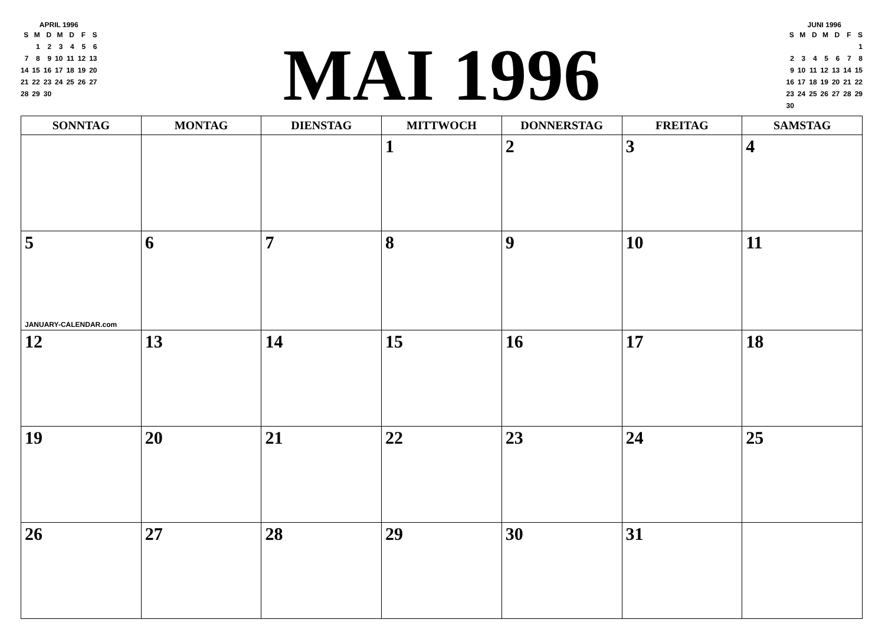APRIL 1996
| S | M | D | M | D | F | S |
| | 1 | 2 | 3 | 4 | 5 | 6 |
| 7 | 8 | 9 | 10 | 11 | 12 | 13 |
| 14 | 15 | 16 | 17 | 18 | 19 | 20 |
| 21 | 22 | 23 | 24 | 25 | 26 | 27 |
| 28 | 29 | 30 | | | | |
MAI 1996
JUNI 1996
| S | M | D | M | D | F | S |
| | | | | | | 1 |
| 2 | 3 | 4 | 5 | 6 | 7 | 8 |
| 9 | 10 | 11 | 12 | 13 | 14 | 15 |
| 16 | 17 | 18 | 19 | 20 | 21 | 22 |
| 23 | 24 | 25 | 26 | 27 | 28 | 29 |
| 30 | | | | | | |
| SONNTAG | MONTAG | DIENSTAG | MITTWOCH | DONNERSTAG | FREITAG | SAMSTAG |
| --- | --- | --- | --- | --- | --- | --- |
| | | | 1 | 2 | 3 | 4 |
| 5 JANUARY-CALENDAR.com | 6 | 7 | 8 | 9 | 10 | 11 |
| 12 | 13 | 14 | 15 | 16 | 17 | 18 |
| 19 | 20 | 21 | 22 | 23 | 24 | 25 |
| 26 | 27 | 28 | 29 | 30 | 31 | |